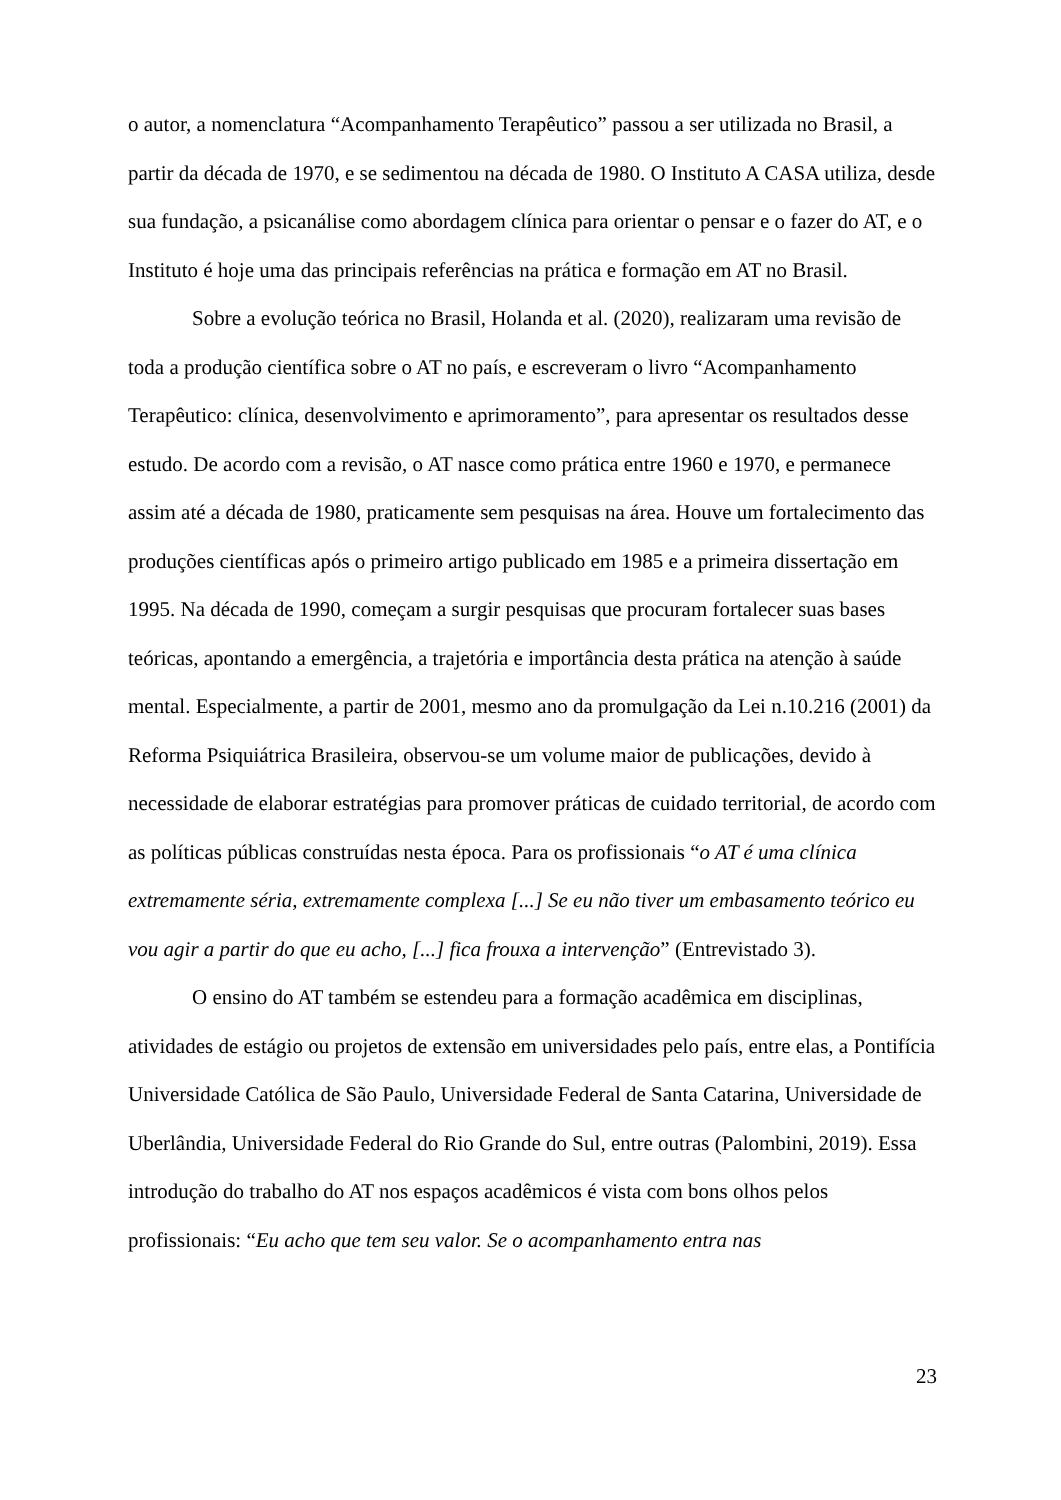o autor, a nomenclatura “Acompanhamento Terapêutico” passou a ser utilizada no Brasil, a partir da década de 1970, e se sedimentou na década de 1980. O Instituto A CASA utiliza, desde sua fundação, a psicanálise como abordagem clínica para orientar o pensar e o fazer do AT, e o Instituto é hoje uma das principais referências na prática e formação em AT no Brasil.
Sobre a evolução teórica no Brasil, Holanda et al. (2020), realizaram uma revisão de toda a produção científica sobre o AT no país, e escreveram o livro “Acompanhamento Terapêutico: clínica, desenvolvimento e aprimoramento”, para apresentar os resultados desse estudo. De acordo com a revisão, o AT nasce como prática entre 1960 e 1970, e permanece assim até a década de 1980, praticamente sem pesquisas na área. Houve um fortalecimento das produções científicas após o primeiro artigo publicado em 1985 e a primeira dissertação em 1995. Na década de 1990, começam a surgir pesquisas que procuram fortalecer suas bases teóricas, apontando a emergência, a trajetória e importância desta prática na atenção à saúde mental. Especialmente, a partir de 2001, mesmo ano da promulgação da Lei n.10.216 (2001) da Reforma Psiquiátrica Brasileira, observou-se um volume maior de publicações, devido à necessidade de elaborar estratégias para promover práticas de cuidado territorial, de acordo com as políticas públicas construídas nesta época. Para os profissionais “o AT é uma clínica extremamente séria, extremamente complexa [...] Se eu não tiver um embasamento teórico eu vou agir a partir do que eu acho, [...] fica frouxa a intervenção” (Entrevistado 3).
O ensino do AT também se estendeu para a formação acadêmica em disciplinas, atividades de estágio ou projetos de extensão em universidades pelo país, entre elas, a Pontifícia Universidade Católica de São Paulo, Universidade Federal de Santa Catarina, Universidade de Uberlândia, Universidade Federal do Rio Grande do Sul, entre outras (Palombini, 2019). Essa introdução do trabalho do AT nos espaços acadêmicos é vista com bons olhos pelos profissionais: “Eu acho que tem seu valor. Se o acompanhamento entra nas
23